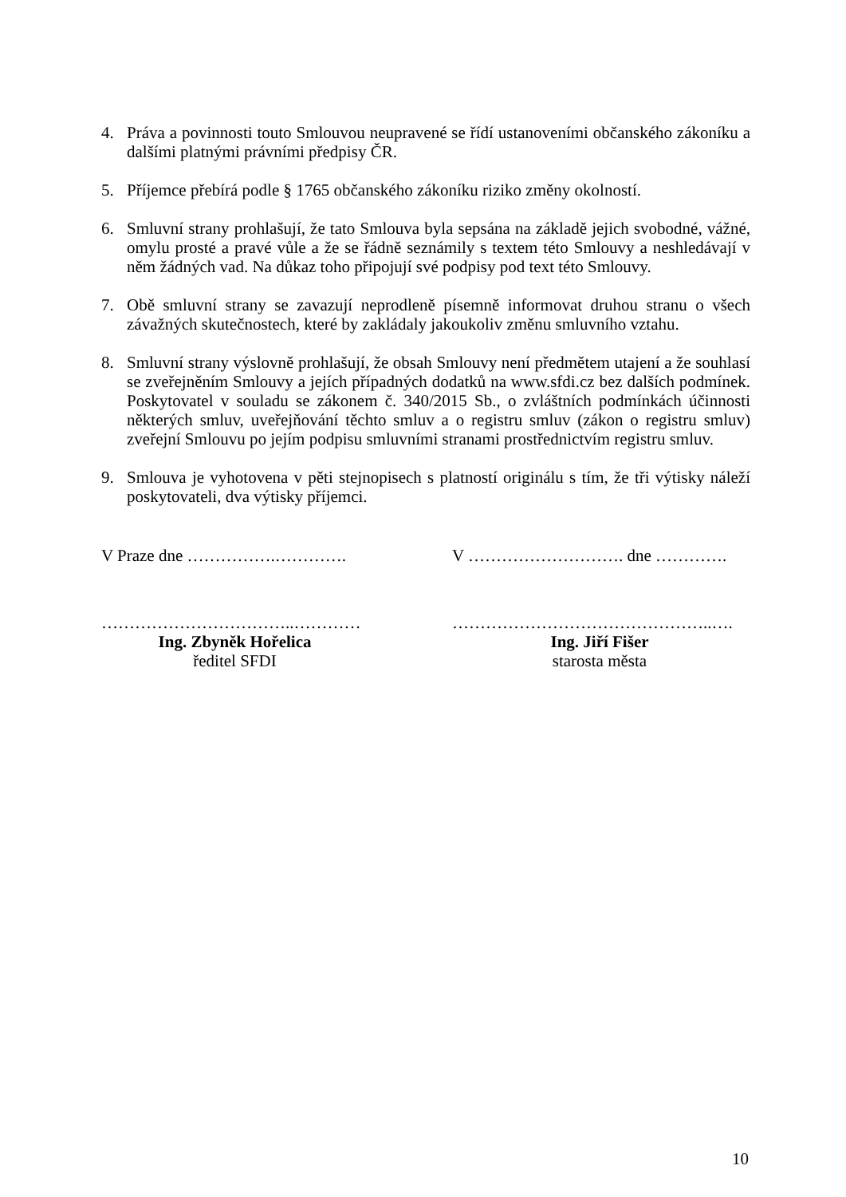4. Práva a povinnosti touto Smlouvou neupravené se řídí ustanoveními občanského zákoníku a dalšími platnými právními předpisy ČR.
5. Příjemce přebírá podle § 1765 občanského zákoníku riziko změny okolností.
6. Smluvní strany prohlašují, že tato Smlouva byla sepsána na základě jejich svobodné, vážné, omylu prosté a pravé vůle a že se řádně seznámily s textem této Smlouvy a neshledávají v něm žádných vad. Na důkaz toho připojují své podpisy pod text této Smlouvy.
7. Obě smluvní strany se zavazují neprodleně písemně informovat druhou stranu o všech závažných skutečnostech, které by zakládaly jakoukoliv změnu smluvního vztahu.
8. Smluvní strany výslovně prohlašují, že obsah Smlouvy není předmětem utajení a že souhlasí se zveřejněním Smlouvy a jejích případných dodatků na www.sfdi.cz bez dalších podmínek. Poskytovatel v souladu se zákonem č. 340/2015 Sb., o zvláštních podmínkách účinnosti některých smluv, uveřejňování těchto smluv a o registru smluv (zákon o registru smluv) zveřejní Smlouvu po jejím podpisu smluvními stranami prostřednictvím registru smluv.
9. Smlouva je vyhotovena v pěti stejnopisech s platností originálu s tím, že tři výtisky náleží poskytovateli, dva výtisky příjemci.
V Praze dne …………….…………. V ………………………. dne ………….
……………………………..…………
Ing. Zbyněk Hořelica
ředitel SFDI
………………………………………..….
Ing. Jiří Fišer
starosta města
10